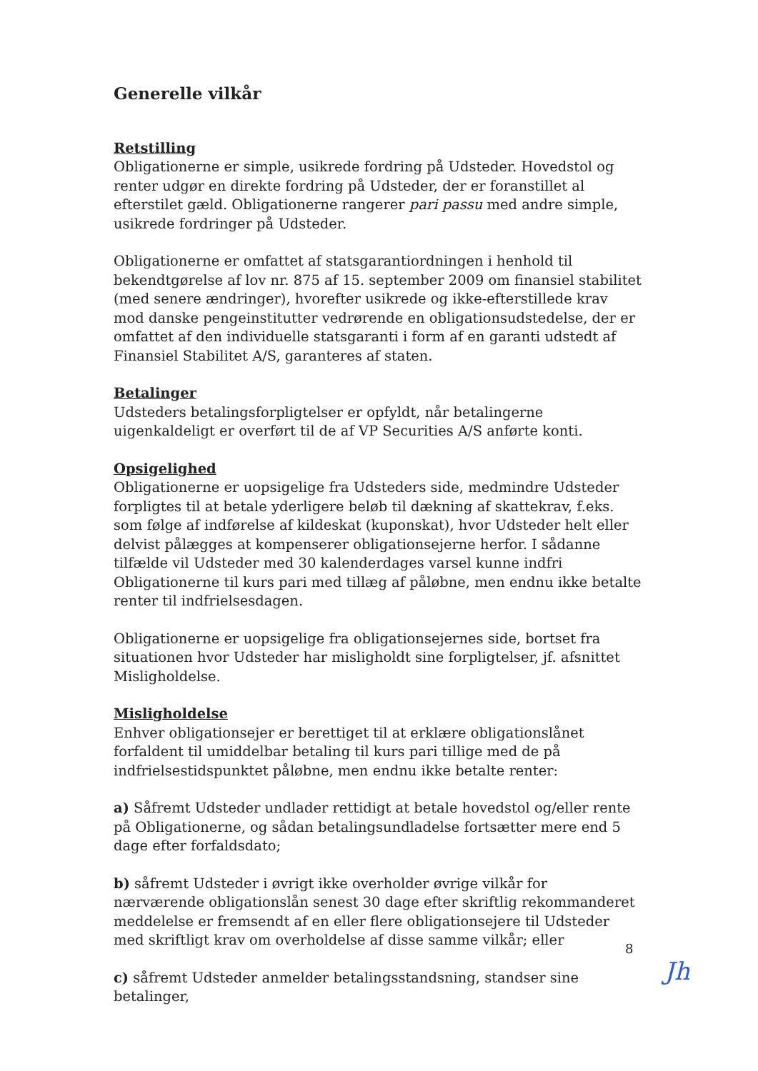Generelle vilkår
Retstilling
Obligationerne er simple, usikrede fordring på Udsteder. Hovedstol og renter udgør en direkte fordring på Udsteder, der er foranstillet al efterstilet gæld. Obligationerne rangerer pari passu med andre simple, usikrede fordringer på Udsteder.
Obligationerne er omfattet af statsgarantiordningen i henhold til bekendtgørelse af lov nr. 875 af 15. september 2009 om finansiel stabilitet (med senere ændringer), hvorefter usikrede og ikke-efterstillede krav mod danske pengeinstitutter vedrørende en obligationsudstedelse, der er omfattet af den individuelle statsgaranti i form af en garanti udstedt af Finansiel Stabilitet A/S, garanteres af staten.
Betalinger
Udsteders betalingsforpligtelser er opfyldt, når betalingerne uigenkaldeligt er overført til de af VP Securities A/S anførte konti.
Opsigelighed
Obligationerne er uopsigelige fra Udsteders side, medmindre Udsteder forpligtes til at betale yderligere beløb til dækning af skattekrav, f.eks. som følge af indførelse af kildeskat (kuponskat), hvor Udsteder helt eller delvist pålægges at kompenserer obligationsejerne herfor. I sådanne tilfælde vil Udsteder med 30 kalenderdages varsel kunne indfri Obligationerne til kurs pari med tillæg af påløbne, men endnu ikke betalte renter til indfrielsesdagen.
Obligationerne er uopsigelige fra obligationsejernes side, bortset fra situationen hvor Udsteder har misligholdt sine forpligtelser, jf. afsnittet Misligholdelse.
Misligholdelse
Enhver obligationsejer er berettiget til at erklære obligationslånet forfaldent til umiddelbar betaling til kurs pari tillige med de på indfrielsestidspunktet påløbne, men endnu ikke betalte renter:
a) Såfremt Udsteder undlader rettidigt at betale hovedstol og/eller rente på Obligationerne, og sådan betalingsundladelse fortsætter mere end 5 dage efter forfaldsdato;
b) såfremt Udsteder i øvrigt ikke overholder øvrige vilkår for nærværende obligationslån senest 30 dage efter skriftlig rekommanderet meddelelse er fremsendt af en eller flere obligationsejere til Udsteder med skriftligt krav om overholdelse af disse samme vilkår; eller
c) såfremt Udsteder anmelder betalingsstandsning, standser sine betalinger,
8
Jh